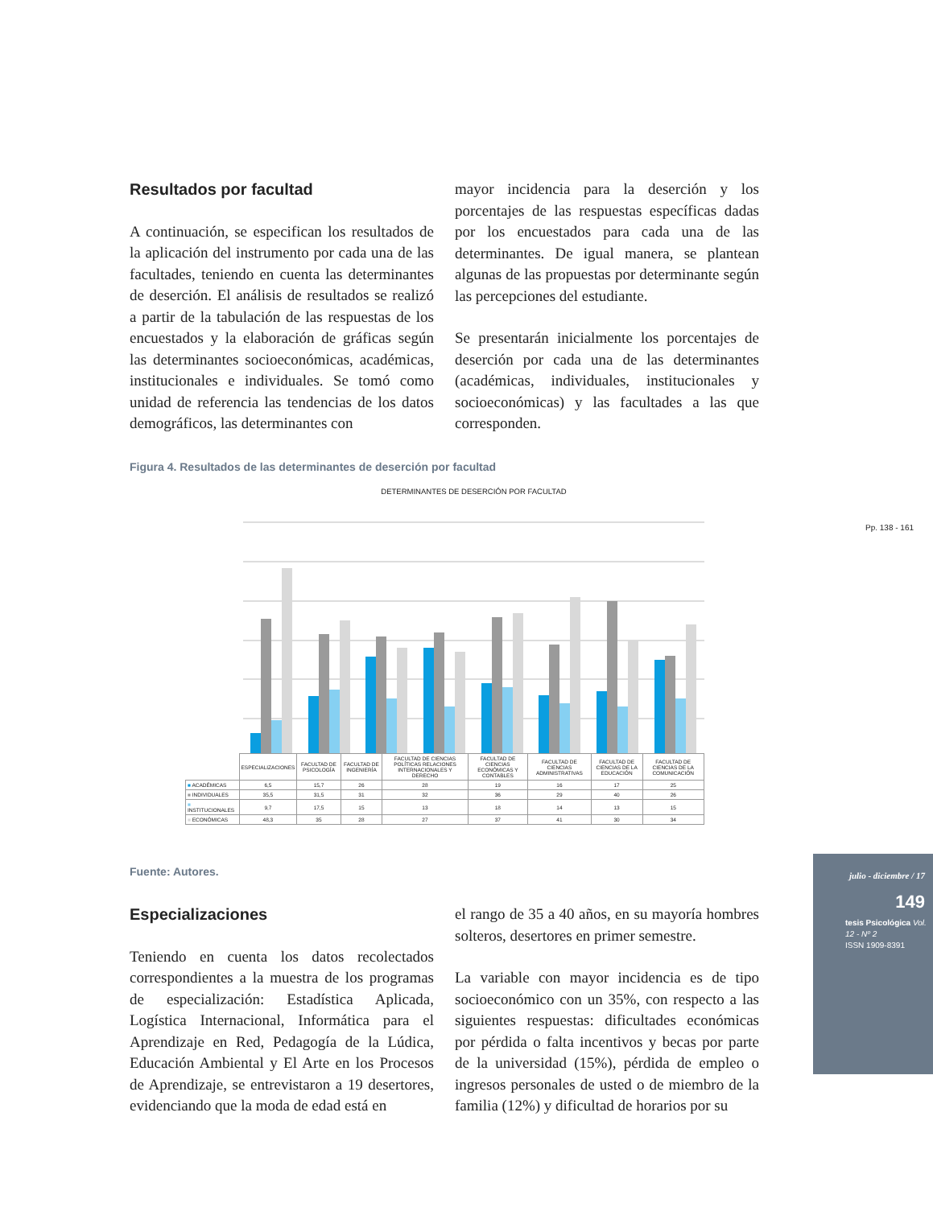Resultados por facultad
A continuación, se especifican los resultados de la aplicación del instrumento por cada una de las facultades, teniendo en cuenta las determinantes de deserción. El análisis de resultados se realizó a partir de la tabulación de las respuestas de los encuestados y la elaboración de gráficas según las determinantes socioeconómicas, académicas, institucionales e individuales. Se tomó como unidad de referencia las tendencias de los datos demográficos, las determinantes con
mayor incidencia para la deserción y los porcentajes de las respuestas específicas dadas por los encuestados para cada una de las determinantes. De igual manera, se plantean algunas de las propuestas por determinante según las percepciones del estudiante.
Se presentarán inicialmente los porcentajes de deserción por cada una de las determinantes (académicas, individuales, institucionales y socioeconómicas) y las facultades a las que corresponden.
Figura 4. Resultados de las determinantes de deserción por facultad
DETERMINANTES DE DESERCIÓN POR FACULTAD
| | ESPECIALIZACIONES | FACULTAD DE PSICOLOGÍA | FACULTAD DE INGENIERÍA | FACULTAD DE CIENCIAS POLÍTICAS RELACIONES INTERNACIONALES Y DERECHO | FACULTAD DE CIENCIAS ECONÓMICAS Y CONTABLES | FACULTAD DE CIENCIAS ADMINISTRATIVAS | FACULTAD DE CIENCIAS DE LA EDUCACIÓN | FACULTAD DE CIENCIAS DE LA COMUNICACIÓN |
| ■ ACADÉMICAS | 6,5 | 15,7 | 26 | 28 | 19 | 16 | 17 | 25 |
| ■ INDIVIDUALES | 35,5 | 31,5 | 31 | 32 | 36 | 29 | 40 | 26 |
| ■ INSTITUCIONALES | 9,7 | 17,5 | 15 | 13 | 18 | 14 | 13 | 15 |
| ■ ECONÓMICAS | 48,3 | 35 | 28 | 27 | 37 | 41 | 30 | 34 |
Pp. 138 - 161
Fuente: Autores.
Especializaciones
Teniendo en cuenta los datos recolectados correspondientes a la muestra de los programas de especialización: Estadística Aplicada, Logística Internacional, Informática para el Aprendizaje en Red, Pedagogía de la Lúdica, Educación Ambiental y El Arte en los Procesos de Aprendizaje, se entrevistaron a 19 desertores, evidenciando que la moda de edad está en
el rango de 35 a 40 años, en su mayoría hombres solteros, desertores en primer semestre.
La variable con mayor incidencia es de tipo socioeconómico con un 35%, con respecto a las siguientes respuestas: dificultades económicas por pérdida o falta incentivos y becas por parte de la universidad (15%), pérdida de empleo o ingresos personales de usted o de miembro de la familia (12%) y dificultad de horarios por su
julio - diciembre / 17
149
tesis Psicológica Vol. 12 - Nº 2
ISSN 1909-8391